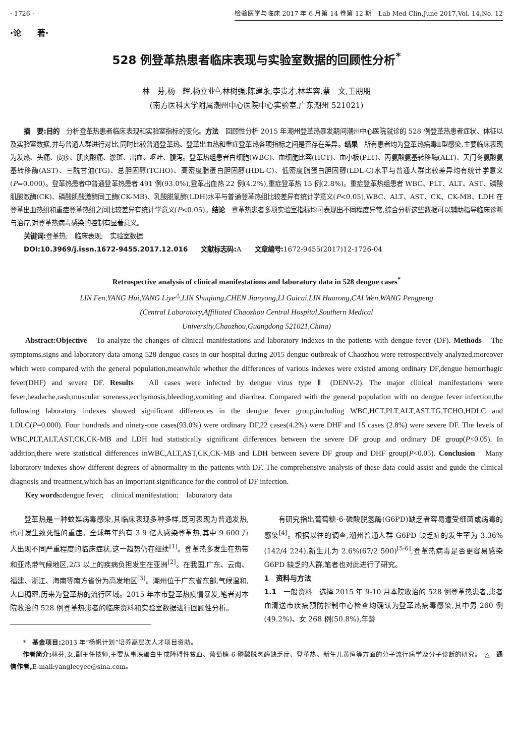· 1726 · 检验医学与临床 2017 年 6 月第 14 卷第 12 期　Lab Med Clin,June 2017,Vol. 14,No. 12
·论　　著·
528 例登革热患者临床表现与实验室数据的回顾性分析<sup>*</sup>
林　芬,杨　辉,杨立业<sup>△</sup>,林树强,陈建永,李贵才,林华容,蔡　文,王朋朋
(南方医科大学附属潮州中心医院中心实验室,广东潮州 521021)
摘　要:目的　分析登革热患者临床表现和实验室指标的变化。方法　回顾性分析 2015 年潮州登革热暴发期间潮州中心医院就诊的 528 例登革热患者症状、体征以及实验室数据,并与普通人群进行对比,同时比较普通登革热、登革出血热和重症登革热各项指标之间是否存在差异。结果　所有患者均为登革热病毒Ⅱ型感染,主要临床表现为发热、头痛、皮疹、肌肉酸痛、淤斑、出血、呕吐、腹泻。登革热组患者白细胞(WBC)、血细胞比容(HCT)、血小板(PLT)、丙氨酸氨基转移酶(ALT)、天门冬氨酸氨基转移酶(AST)、三酰甘油(TG)、总胆固醇(TCHO)、高密度脂蛋白胆固醇(HDL-C)、低密度脂蛋白胆固醇(LDL-C)水平与普通人群比较差异均有统计学意义(P=0.000)。登革热患者中普通登革热患者 491 例(93.0%),登革出血热 22 例(4.2%),重症登革热 15 例(2.8%)。重症登革热组患者 WBC、PLT、ALT、AST、磷酸肌酸激酶(CK)、磷酸肌酸激酶同工酶(CK-MB)、乳酸脱氢酶(LDH)水平与普通登革热组比较差异有统计学意义(P<0.05),WBC、ALT、AST、CK、CK-MB、LDH 在登革出血热组和重症登革热组之间比较差异有统计学意义(P<0.05)。结论　登革热患者多项实验室指标均可表现出不同程度异常,综合分析这些数据可以辅助指导临床诊断与治疗,对登革热病毒感染的控制有显著意义。
关键词: 登革热;　临床表现;　实验室数据
DOI:10.3969/j.issn.1672-9455.2017.12.016　　文献标志码: A　　文章编号: 1672-9455(2017)12-1726-04
Retrospective analysis of clinical manifestations and laboratory data in 528 dengue cases<sup>*</sup>
LIN Fen,YANG Hui,YANG Liye<sup>△</sup>,LIN Shuqiang,CHEN Jianyong,LI Guicai,LIN Huarong,CAI Wen,WANG Pengpeng
(Central Laboratory,Affiliated Chaozhou Central Hospital,Southern Medical
University,Chaozhou,Guangdong 521021,China)
Abstract:Objective　To analyze the changes of clinical manifestations and laboratory indexes in the patients with dengue fever (DF). Methods　The symptoms,signs and laboratory data among 528 dengue cases in our hospital during 2015 dengue outbreak of Chaozhou were retrospectively analyzed,moreover which were compared with the general population,meanwhile whether the differences of various indexes were existed among ordinary DF,dengue hemorrhagic fever(DHF) and severe DF. Results　All cases were infected by dengue virus type Ⅱ (DENV-2). The major clinical manifestations were fever,headache,rash,muscular soreness,ecchymosis,bleeding,vomiting and diarrhea. Compared with the general population with no dengue fever infection,the following laboratory indexes showed significant differences in the dengue fever group,including WBC,HCT,PLT,ALT,AST,TG,TCHO,HDLC and LDLC(P=0.000). Four hundreds and ninety-one cases(93.0%) were ordinary DF,22 cases(4.2%) were DHF and 15 cases (2.8%) were severe DF. The levels of WBC,PLT,ALT,AST,CK,CK-MB and LDH had statistically significant differences between the severe DF group and ordinary DF group(P<0.05). In addition,there were statistical differences inWBC,ALT,AST,CK,CK-MB and LDH between severe DF group and DHF group(P<0.05). Conclusion　Many laboratory indexes show different degrees of abnormality in the patients with DF. The comprehensive analysis of these data could assist and guide the clinical diagnosis and treatment,which has an important significance for the control of DF infection.
Key words: dengue fever;　clinical manifestation;　laboratory data
登革热是一种蚊媒病毒感染,其临床表现多种多样,既可表现为普通发热,也可发生致死性的重症。全球每年约有 3.9 亿人感染登革热,其中 9 600 万人出现不同严重程度的临床症状,这一趋势仍在继续<sup>[1]</sup>。登革热多发生在热带和亚热带气候地区,2/3 以上的疾病负担发生在亚洲<sup>[2]</sup>。在我国,广东、云南、福建、浙江、海南等南方省份为高发地区<sup>[3]</sup>。潮州位于广东省东部,气候温和,人口稠密,历来为登革热的流行区域。2015 年本市登革热疫情暴发,笔者对本院收治的 528 例登革热患者的临床资料和实验室数据进行回顾性分析。
有研究指出葡萄糖-6-磷酸脱氢酶(G6PD)缺乏者容易遭受细菌或病毒的感染<sup>[4]</sup>。根据以往的调查,潮州普通人群 G6PD 缺乏症的发生率为 3.36%(142/4 224),新生儿为 2.6%(67/2 500)<sup>[5-6]</sup>,登革热病毒是否更容易感染 G6PD 缺乏的人群,笔者也对此进行了研究。
1　资料与方法
1.1　一般资料　选择 2015 年 9-10 月本院收治的 528 例登革热患者,患者血清送市疾病预防控制中心检查均确认为登革热病毒感染,其中男 260 例(49.2%)、女 268 例(50.8%),年龄
*　基金项目: 2013 年“杨帆计划”培养高层次人才项目资助。
作者简介: 林芬,女,副主任技师,主要从事珠蛋白生成障碍性贫血、葡萄糖-6-磷酸脱氢酶缺乏症、登革热、新生儿黄疸等方面的分子流行病学及分子诊断的研究。　△　通信作者, E-mail:yangleeyee@sina.com。